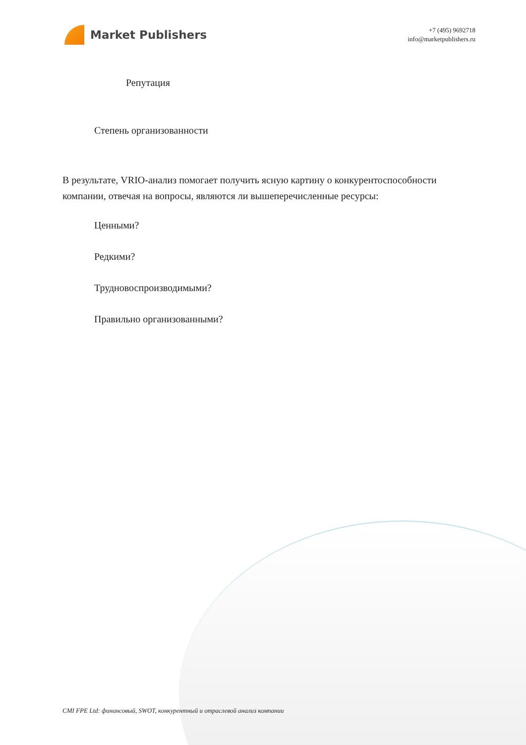Market Publishers
+7 (495) 9692718
info@marketpublishers.ru
Репутация
Степень организованности
В результате, VRIO-анализ помогает получить ясную картину о конкурентоспособности компании, отвечая на вопросы, являются ли вышеперечисленные ресурсы:
Ценными?
Редкими?
Трудновоспроизводимыми?
Правильно организованными?
CMI FPE Ltd: финансовый, SWOT, конкурентный и отраслевой анализ компании